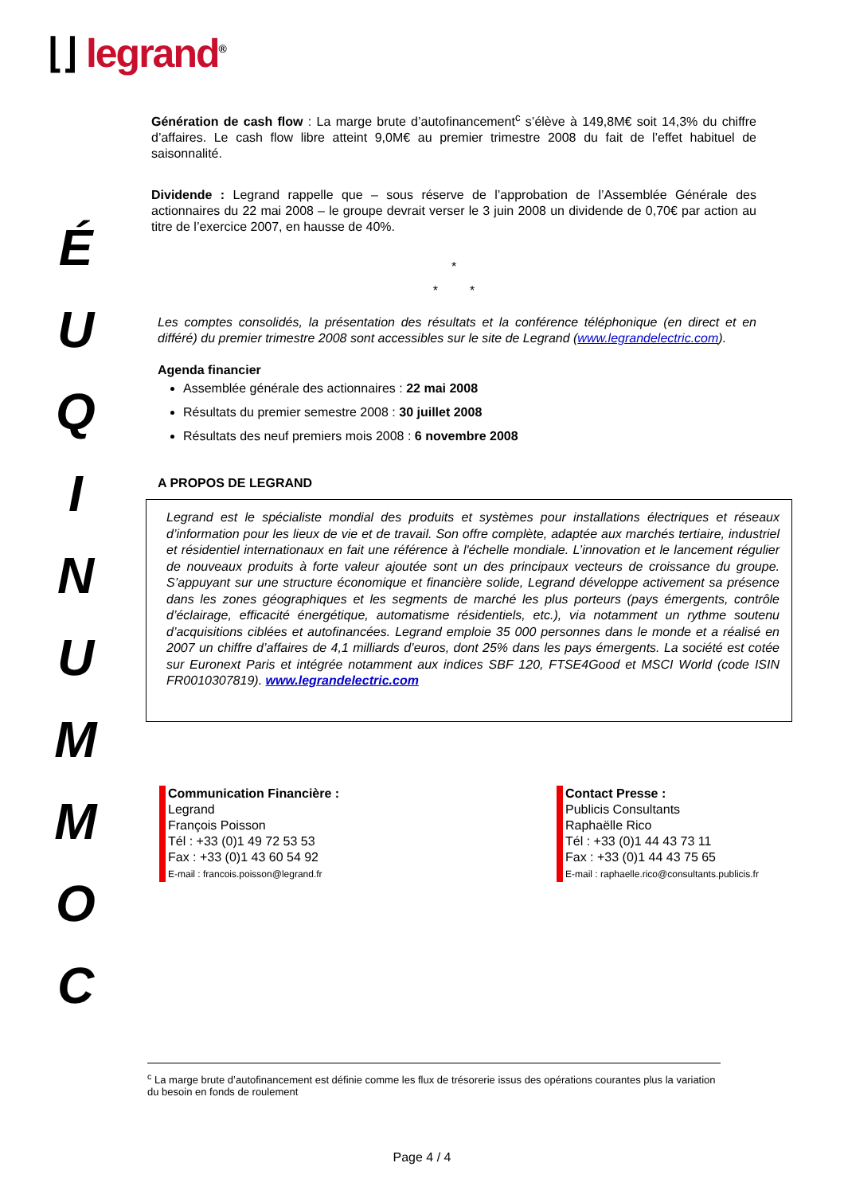⌊⌋ legrand<sup>®</sup>
É
U
Q
I
N
U
M
M
O
C
Génération de cash flow : La marge brute d’autofinancement<sup>c</sup> s’élève à 149,8M€ soit 14,3% du chiffre d’affaires. Le cash flow libre atteint 9,0M€ au premier trimestre 2008 du fait de l’effet habituel de saisonnalité.
Dividende : Legrand rappelle que – sous réserve de l’approbation de l’Assemblée Générale des actionnaires du 22 mai 2008 – le groupe devrait verser le 3 juin 2008 un dividende de 0,70€ par action au titre de l’exercice 2007, en hausse de 40%.
*
* *
Les comptes consolidés, la présentation des résultats et la conférence téléphonique (en direct et en différé) du premier trimestre 2008 sont accessibles sur le site de Legrand (www.legrandelectric.com).
Agenda financier
Assemblée générale des actionnaires : 22 mai 2008
Résultats du premier semestre 2008 : 30 juillet 2008
Résultats des neuf premiers mois 2008 : 6 novembre 2008
A PROPOS DE LEGRAND
Legrand est le spécialiste mondial des produits et systèmes pour installations électriques et réseaux d’information pour les lieux de vie et de travail. Son offre complète, adaptée aux marchés tertiaire, industriel et résidentiel internationaux en fait une référence à l'échelle mondiale. L’innovation et le lancement régulier de nouveaux produits à forte valeur ajoutée sont un des principaux vecteurs de croissance du groupe. S’appuyant sur une structure économique et financière solide, Legrand développe activement sa présence dans les zones géographiques et les segments de marché les plus porteurs (pays émergents, contrôle d’éclairage, efficacité énergétique, automatisme résidentiels, etc.), via notamment un rythme soutenu d’acquisitions ciblées et autofinancées. Legrand emploie 35 000 personnes dans le monde et a réalisé en 2007 un chiffre d’affaires de 4,1 milliards d’euros, dont 25% dans les pays émergents. La société est cotée sur Euronext Paris et intégrée notamment aux indices SBF 120, FTSE4Good et MSCI World (code ISIN FR0010307819). www.legrandelectric.com
Communication Financière :
Legrand
François Poisson
Tél : +33 (0)1 49 72 53 53
Fax : +33 (0)1 43 60 54 92
E-mail : francois.poisson@legrand.fr
Contact Presse :
Publicis Consultants
Raphaëlle Rico
Tél : +33 (0)1 44 43 73 11
Fax : +33 (0)1 44 43 75 65
E-mail : raphaelle.rico@consultants.publicis.fr
<sup>c</sup> La marge brute d’autofinancement est définie comme les flux de trésorerie issus des opérations courantes plus la variation du besoin en fonds de roulement
Page 4 / 4